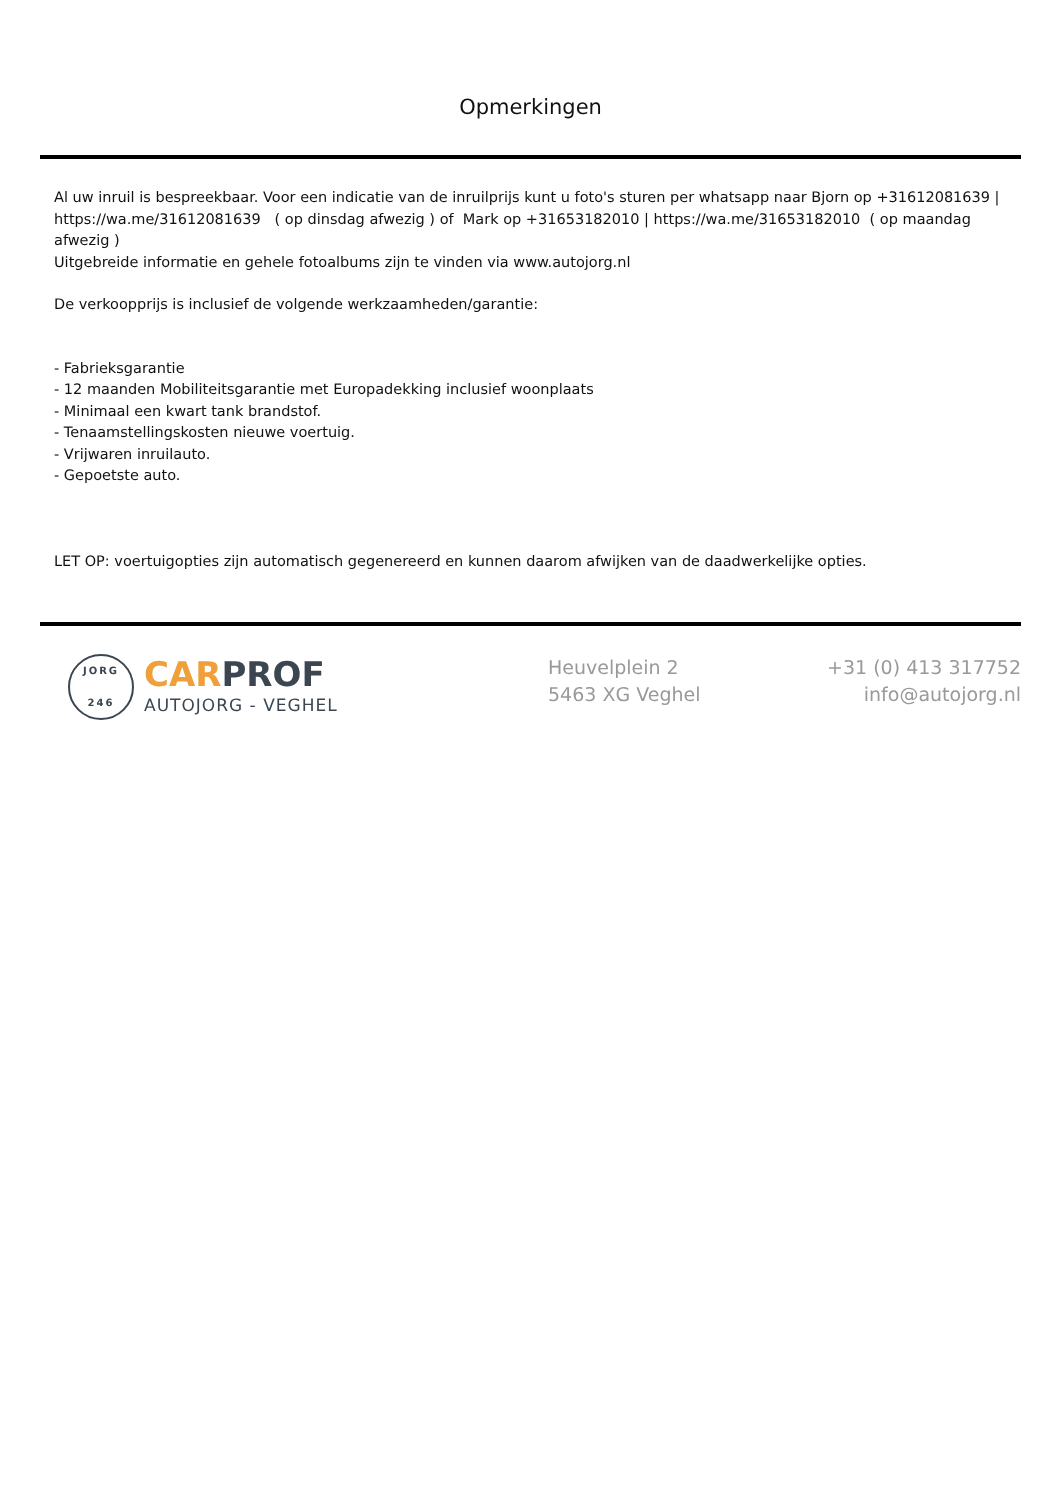Opmerkingen
Al uw inruil is bespreekbaar. Voor een indicatie van de inruilprijs kunt u foto's sturen per whatsapp naar Bjorn op +31612081639 | https://wa.me/31612081639 ( op dinsdag afwezig ) of Mark op +31653182010 | https://wa.me/31653182010 ( op maandag afwezig )
Uitgebreide informatie en gehele fotoalbums zijn te vinden via www.autojorg.nl
De verkoopprijs is inclusief de volgende werkzaamheden/garantie:
- Fabrieksgarantie
- 12 maanden Mobiliteitsgarantie met Europadekking inclusief woonplaats
- Minimaal een kwart tank brandstof.
- Tenaamstellingskosten nieuwe voertuig.
- Vrijwaren inruilauto.
- Gepoetste auto.
LET OP: voertuigopties zijn automatisch gegenereerd en kunnen daarom afwijken van de daadwerkelijke opties.
JORG
246
CAR PROF
AUTOJORG - VEGHEL
Heuvelplein 2
5463 XG Veghel
+31 (0) 413 317752
info@autojorg.nl